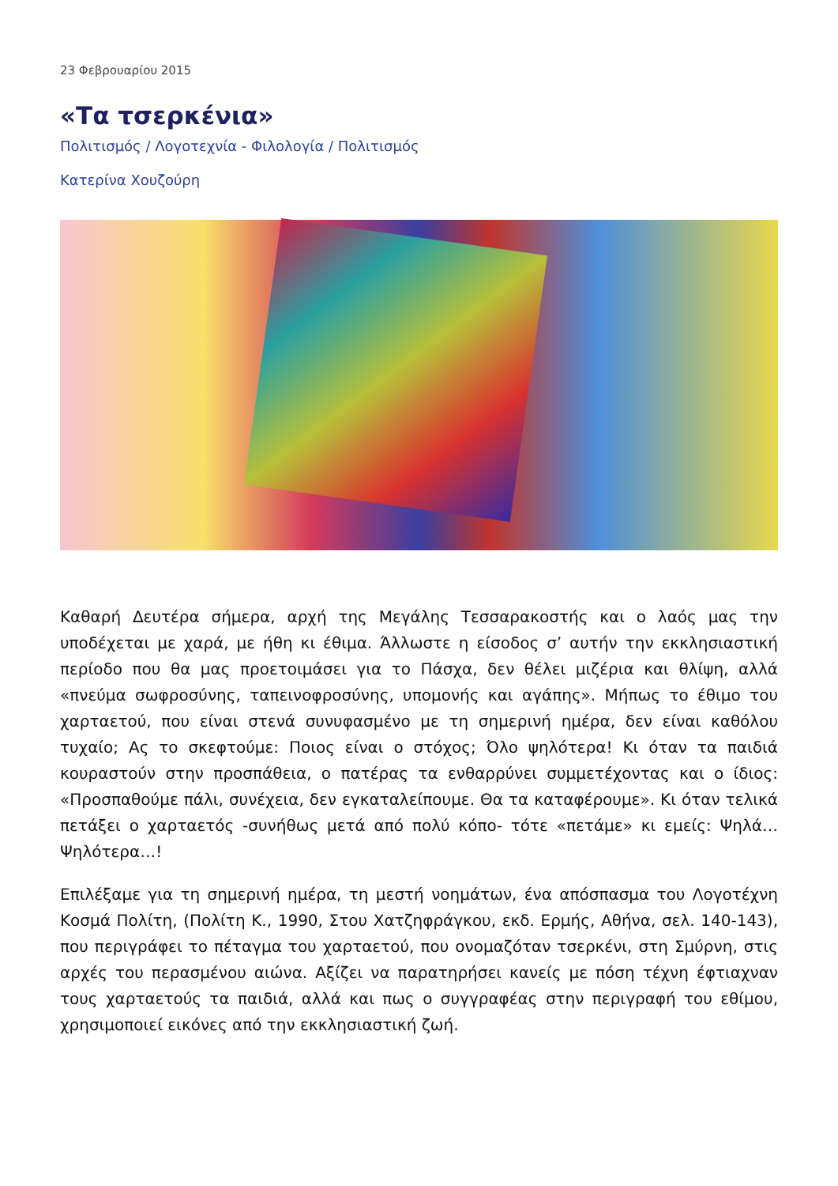23 Φεβρουαρίου 2015
«Τα τσερκένια»
Πολιτισμός / Λογοτεχνία - Φιλολογία / Πολιτισμός
Κατερίνα Χουζούρη
Καθαρή Δευτέρα σήμερα, αρχή της Μεγάλης Τεσσαρακοστής και ο λαός μας την υποδέχεται με χαρά, με ήθη κι έθιμα. Άλλωστε η είσοδος σ’ αυτήν την εκκλησιαστική περίοδο που θα μας προετοιμάσει για το Πάσχα, δεν θέλει μιζέρια και θλίψη, αλλά «πνεύμα σωφροσύνης, ταπεινοφροσύνης, υπομονής και αγάπης». Μήπως το έθιμο του χαρταετού, που είναι στενά συνυφασμένο με τη σημερινή ημέρα, δεν είναι καθόλου τυχαίο; Ας το σκεφτούμε: Ποιος είναι ο στόχος; Όλο ψηλότερα! Κι όταν τα παιδιά κουραστούν στην προσπάθεια, ο πατέρας τα ενθαρρύνει συμμετέχοντας και ο ίδιος: «Προσπαθούμε πάλι, συνέχεια, δεν εγκαταλείπουμε. Θα τα καταφέρουμε». Κι όταν τελικά πετάξει ο χαρταετός -συνήθως μετά από πολύ κόπο- τότε «πετάμε» κι εμείς: Ψηλά… Ψηλότερα…!
Επιλέξαμε για τη σημερινή ημέρα, τη μεστή νοημάτων, ένα απόσπασμα του Λογοτέχνη Κοσμά Πολίτη, (Πολίτη Κ., 1990, Στου Χατζηφράγκου, εκδ. Ερμής, Αθήνα, σελ. 140-143), που περιγράφει το πέταγμα του χαρταετού, που ονομαζόταν τσερκένι, στη Σμύρνη, στις αρχές του περασμένου αιώνα. Αξίζει να παρατηρήσει κανείς με πόση τέχνη έφτιαχναν τους χαρταετούς τα παιδιά, αλλά και πως ο συγγραφέας στην περιγραφή του εθίμου, χρησιμοποιεί εικόνες από την εκκλησιαστική ζωή.